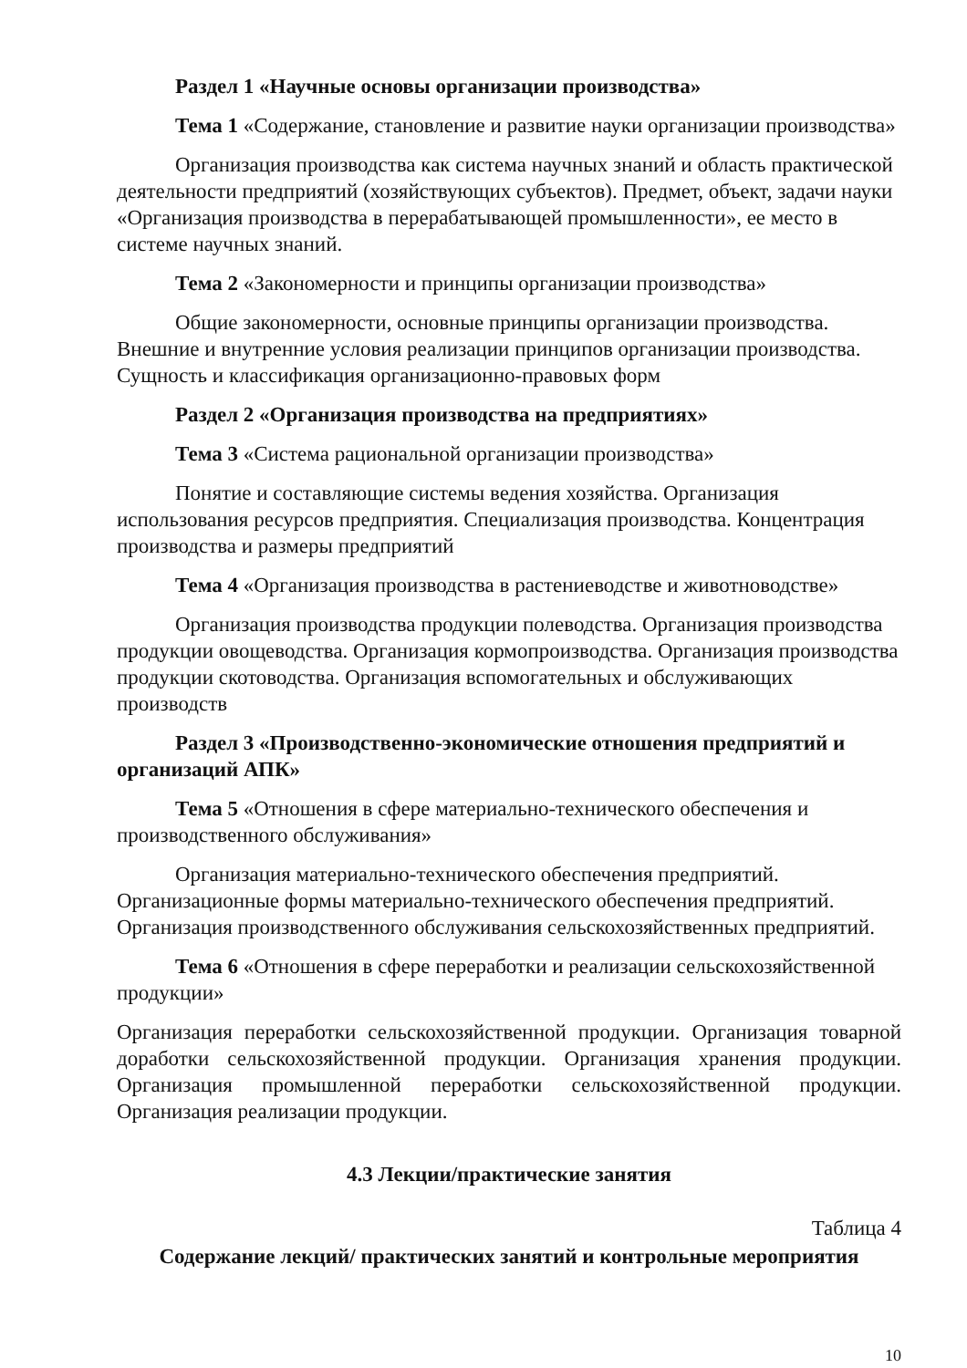Раздел 1 «Научные основы организации производства»
Тема 1 «Содержание, становление и развитие науки организации производства»
Организация производства как система научных знаний и область практической деятельности предприятий (хозяйствующих субъектов). Предмет, объект, задачи науки «Организация производства в перерабатывающей промышленности», ее место в системе научных знаний.
Тема 2 «Закономерности и принципы организации производства»
Общие закономерности, основные принципы организации производства. Внешние и внутренние условия реализации принципов организации производства. Сущность и классификация организационно-правовых форм
Раздел 2 «Организация производства на предприятиях»
Тема 3 «Система рациональной организации производства»
Понятие и составляющие системы ведения хозяйства. Организация использования ресурсов предприятия. Специализация производства. Концентрация производства и размеры предприятий
Тема 4 «Организация производства в растениеводстве и животноводстве»
Организация производства продукции полеводства. Организация производства продукции овощеводства. Организация кормопроизводства. Организация производства продукции скотоводства. Организация вспомогательных и обслуживающих производств
Раздел 3 «Производственно-экономические отношения предприятий и организаций АПК»
Тема 5 «Отношения в сфере материально-технического обеспечения и производственного обслуживания»
Организация материально-технического обеспечения предприятий. Организационные формы материально-технического обеспечения предприятий. Организация производственного обслуживания сельскохозяйственных предприятий.
Тема 6 «Отношения в сфере переработки и реализации сельскохозяйственной продукции»
Организация переработки сельскохозяйственной продукции. Организация товарной доработки сельскохозяйственной продукции. Организация хранения продукции. Организация промышленной переработки сельскохозяйственной продукции. Организация реализации продукции.
4.3 Лекции/практические занятия
Таблица 4
Содержание лекций/ практических занятий и контрольные мероприятия
10